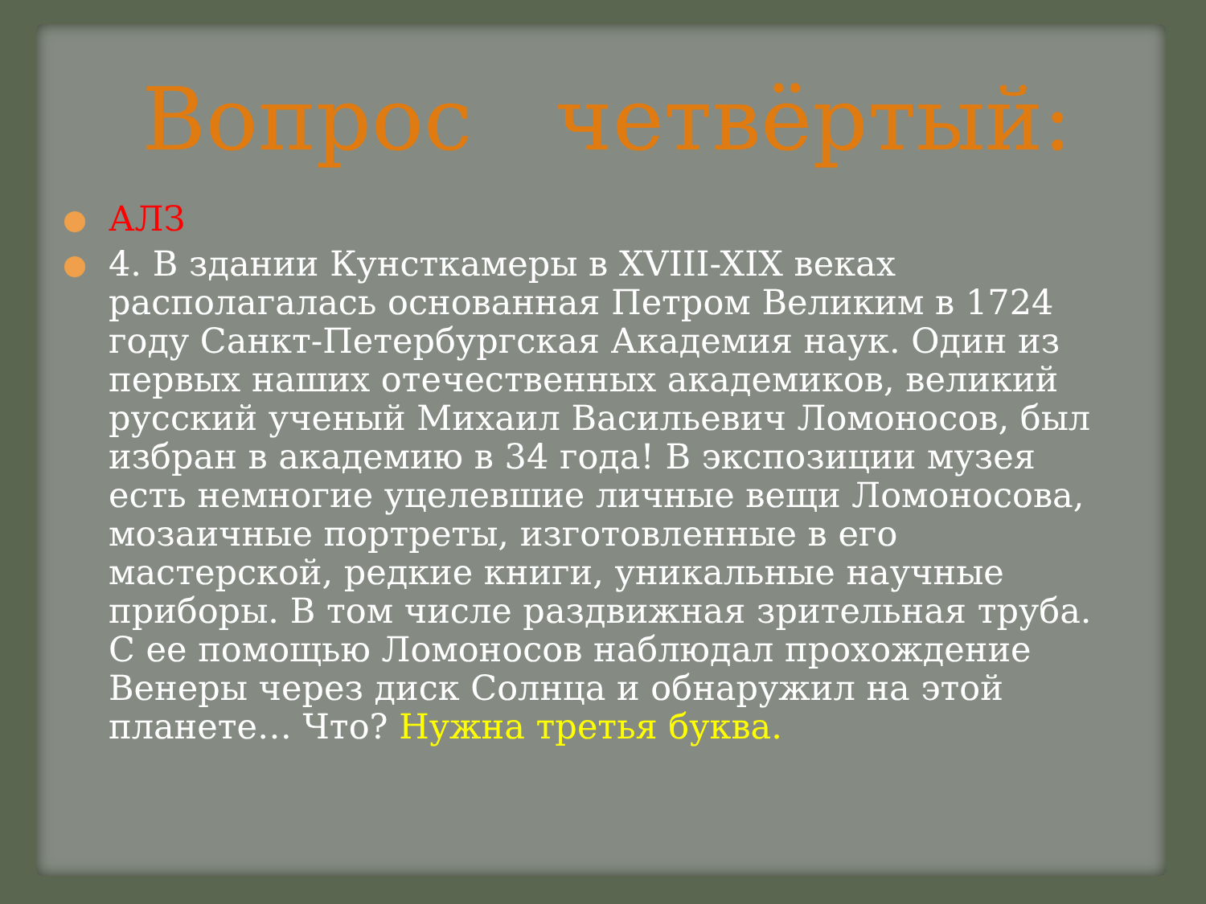Вопрос четвёртый:
АЛЗ
4. В здании Кунсткамеры в XVIII-XIX веках располагалась основанная Петром Великим в 1724 году Санкт-Петербургская Академия наук. Один из первых наших отечественных академиков, великий русский ученый Михаил Васильевич Ломоносов, был избран в академию в 34 года! В экспозиции музея есть немногие уцелевшие личные вещи Ломоносова, мозаичные портреты, изготовленные в его мастерской, редкие книги, уникальные научные приборы. В том числе раздвижная зрительная труба. С ее помощью Ломоносов наблюдал прохождение Венеры через диск Солнца и обнаружил на этой планете… Что? Нужна третья буква.